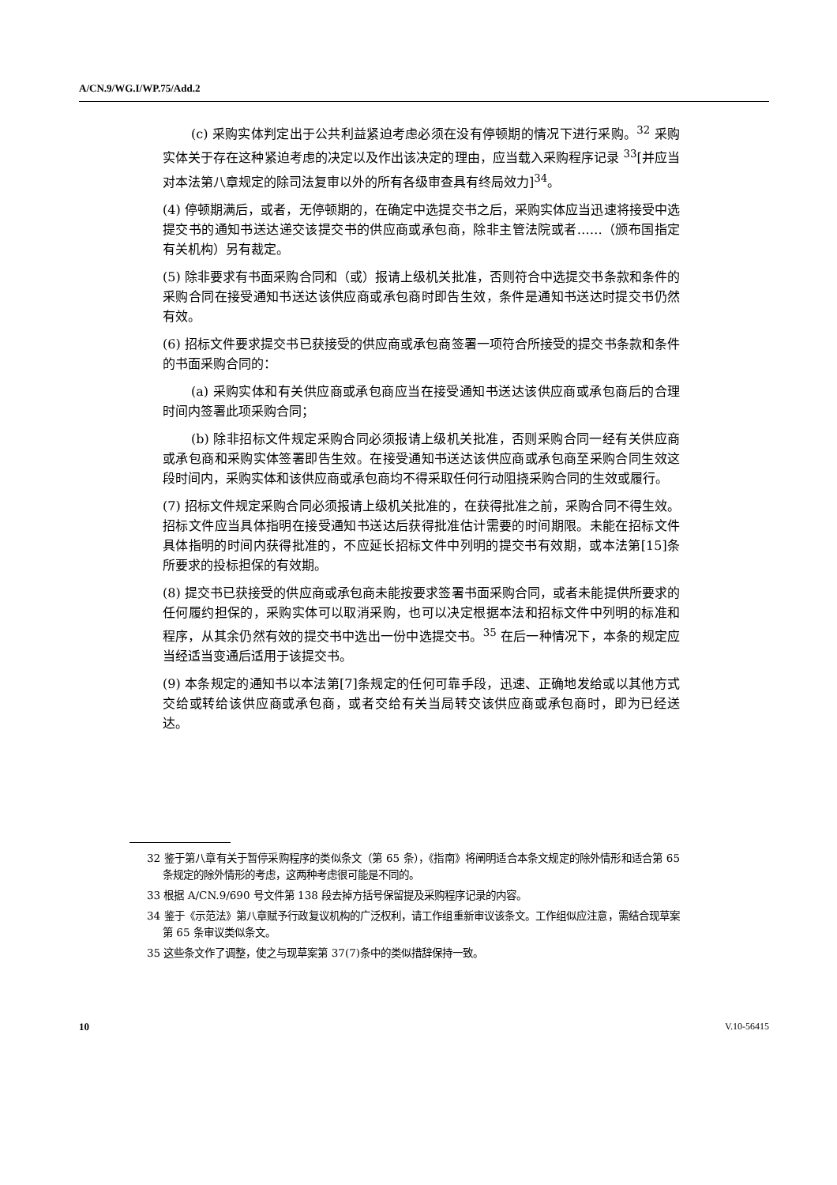A/CN.9/WG.I/WP.75/Add.2
(c) 采购实体判定出于公共利益紧迫考虑必须在没有停顿期的情况下进行采购。<sup>32</sup> 采购实体关于存在这种紧迫考虑的决定以及作出该决定的理由，应当载入采购程序记录 <sup>33</sup>[并应当对本法第八章规定的除司法复审以外的所有各级审查具有终局效力]<sup>34</sup>。
(4) 停顿期满后，或者，无停顿期的，在确定中选提交书之后，采购实体应当迅速将接受中选提交书的通知书送达递交该提交书的供应商或承包商，除非主管法院或者……（颁布国指定有关机构）另有裁定。
(5) 除非要求有书面采购合同和（或）报请上级机关批准，否则符合中选提交书条款和条件的采购合同在接受通知书送达该供应商或承包商时即告生效，条件是通知书送达时提交书仍然有效。
(6) 招标文件要求提交书已获接受的供应商或承包商签署一项符合所接受的提交书条款和条件的书面采购合同的：
(a) 采购实体和有关供应商或承包商应当在接受通知书送达该供应商或承包商后的合理时间内签署此项采购合同；
(b) 除非招标文件规定采购合同必须报请上级机关批准，否则采购合同一经有关供应商或承包商和采购实体签署即告生效。在接受通知书送达该供应商或承包商至采购合同生效这段时间内，采购实体和该供应商或承包商均不得采取任何行动阻挠采购合同的生效或履行。
(7) 招标文件规定采购合同必须报请上级机关批准的，在获得批准之前，采购合同不得生效。招标文件应当具体指明在接受通知书送达后获得批准估计需要的时间期限。未能在招标文件具体指明的时间内获得批准的，不应延长招标文件中列明的提交书有效期，或本法第[15]条所要求的投标担保的有效期。
(8) 提交书已获接受的供应商或承包商未能按要求签署书面采购合同，或者未能提供所要求的任何履约担保的，采购实体可以取消采购，也可以决定根据本法和招标文件中列明的标准和程序，从其余仍然有效的提交书中选出一份中选提交书。<sup>35</sup> 在后一种情况下，本条的规定应当经适当变通后适用于该提交书。
(9) 本条规定的通知书以本法第[7]条规定的任何可靠手段，迅速、正确地发给或以其他方式交给或转给该供应商或承包商，或者交给有关当局转交该供应商或承包商时，即为已经送达。
32 鉴于第八章有关于暂停采购程序的类似条文（第 65 条），《指南》将阐明适合本条文规定的除外情形和适合第 65 条规定的除外情形的考虑，这两种考虑很可能是不同的。
33 根据 A/CN.9/690 号文件第 138 段去掉方括号保留提及采购程序记录的内容。
34 鉴于《示范法》第八章赋予行政复议机构的广泛权利，请工作组重新审议该条文。工作组似应注意，需结合现草案第 65 条审议类似条文。
35 这些条文作了调整，使之与现草案第 37(7)条中的类似措辞保持一致。
10 V.10-56415